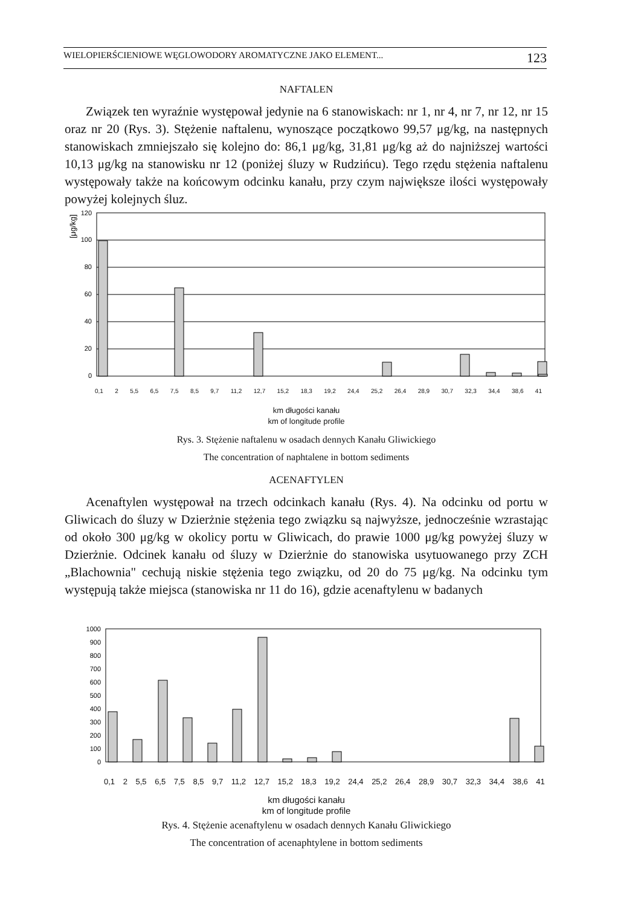WIELOPIERŚCIENIOWE WĘGLOWODORY AROMATYCZNE JAKO ELEMENT... 123
NAFTALEN
Związek ten wyraźnie występował jedynie na 6 stanowiskach: nr 1, nr 4, nr 7, nr 12, nr 15 oraz nr 20 (Rys. 3). Stężenie naftalenu, wynoszące początkowo 99,57 μg/kg, na następnych stanowiskach zmniejszało się kolejno do: 86,1 μg/kg, 31,81 μg/kg aż do najniższej wartości 10,13 μg/kg na stanowisku nr 12 (poniżej śluzy w Rudzińcu). Tego rzędu stężenia naftalenu występowały także na końcowym odcinku kanału, przy czym największe ilości występowały powyżej kolejnych śluz.
[μg/kg]
120
100
80
60
40
20
0
0,1 2 5,5 6,5 7,5 8,5 9,7 11,2 12,7 15,2 18,3 19,2 24,4 25,2 26,4 28,9 30,7 32,3 34,4 38,6 41
km długości kanału
km of longitude profile
Rys. 3. Stężenie naftalenu w osadach dennych Kanału Gliwickiego
The concentration of naphtalene in bottom sediments
ACENAFTYLEN
Acenaftylen występował na trzech odcinkach kanału (Rys. 4). Na odcinku od portu w Gliwicach do śluzy w Dzierżnie stężenia tego związku są najwyższe, jednocześnie wzrastając od około 300 μg/kg w okolicy portu w Gliwicach, do prawie 1000 μg/kg powyżej śluzy w Dzierżnie. Odcinek kanału od śluzy w Dzierżnie do stanowiska usytuowanego przy ZCH „Blachownia" cechują niskie stężenia tego związku, od 20 do 75 μg/kg. Na odcinku tym występują także miejsca (stanowiska nr 11 do 16), gdzie acenaftylenu w badanych
1000
900
800
700
600
500
400
300
200
100
0
0,1 2 5,5 6,5 7,5 8,5 9,7 11,2 12,7 15,2 18,3 19,2 24,4 25,2 26,4 28,9 30,7 32,3 34,4 38,6 41
km długości kanału
km of longitude profile
Rys. 4. Stężenie acenaftylenu w osadach dennych Kanału Gliwickiego
The concentration of acenaphtylene in bottom sediments